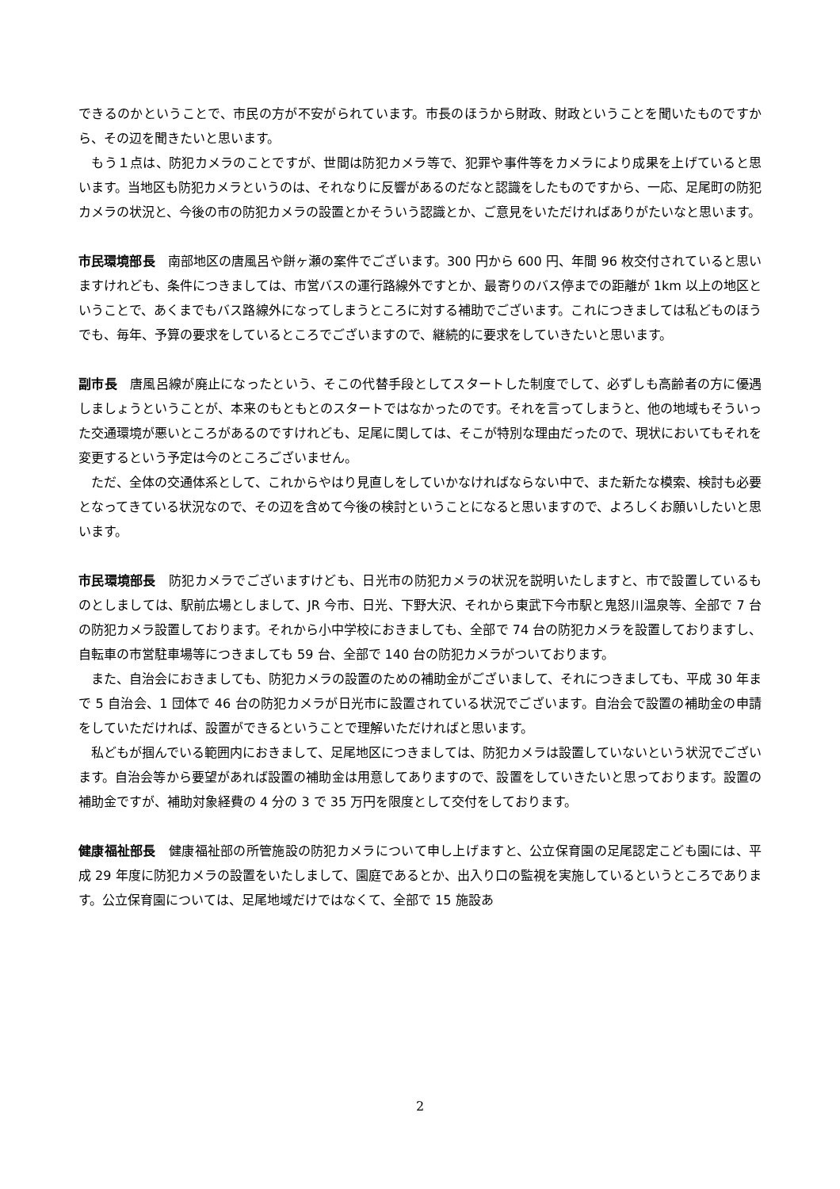できるのかということで、市民の方が不安がられています。市長のほうから財政、財政ということを聞いたものですから、その辺を聞きたいと思います。
　もう１点は、防犯カメラのことですが、世間は防犯カメラ等で、犯罪や事件等をカメラにより成果を上げていると思います。当地区も防犯カメラというのは、それなりに反響があるのだなと認識をしたものですから、一応、足尾町の防犯カメラの状況と、今後の市の防犯カメラの設置とかそういう認識とか、ご意見をいただければありがたいなと思います。
市民環境部長　南部地区の唐風呂や餅ヶ瀬の案件でございます。300 円から 600 円、年間 96 枚交付されていると思いますけれども、条件につきましては、市営バスの運行路線外ですとか、最寄りのバス停までの距離が 1km 以上の地区ということで、あくまでもバス路線外になってしまうところに対する補助でございます。これにつきましては私どものほうでも、毎年、予算の要求をしているところでございますので、継続的に要求をしていきたいと思います。
副市長　唐風呂線が廃止になったという、そこの代替手段としてスタートした制度でして、必ずしも高齢者の方に優遇しましょうということが、本来のもともとのスタートではなかったのです。それを言ってしまうと、他の地域もそういった交通環境が悪いところがあるのですけれども、足尾に関しては、そこが特別な理由だったので、現状においてもそれを変更するという予定は今のところございません。
　ただ、全体の交通体系として、これからやはり見直しをしていかなければならない中で、また新たな模索、検討も必要となってきている状況なので、その辺を含めて今後の検討ということになると思いますので、よろしくお願いしたいと思います。
市民環境部長　防犯カメラでございますけども、日光市の防犯カメラの状況を説明いたしますと、市で設置しているものとしましては、駅前広場としまして、JR 今市、日光、下野大沢、それから東武下今市駅と鬼怒川温泉等、全部で 7 台の防犯カメラ設置しております。それから小中学校におきましても、全部で 74 台の防犯カメラを設置しておりますし、自転車の市営駐車場等につきましても 59 台、全部で 140 台の防犯カメラがついております。
　また、自治会におきましても、防犯カメラの設置のための補助金がございまして、それにつきましても、平成 30 年まで 5 自治会、1 団体で 46 台の防犯カメラが日光市に設置されている状況でございます。自治会で設置の補助金の申請をしていただければ、設置ができるということで理解いただければと思います。
　私どもが掴んでいる範囲内におきまして、足尾地区につきましては、防犯カメラは設置していないという状況でございます。自治会等から要望があれば設置の補助金は用意してありますので、設置をしていきたいと思っております。設置の補助金ですが、補助対象経費の 4 分の 3 で 35 万円を限度として交付をしております。
健康福祉部長　健康福祉部の所管施設の防犯カメラについて申し上げますと、公立保育園の足尾認定こども園には、平成 29 年度に防犯カメラの設置をいたしまして、園庭であるとか、出入り口の監視を実施しているというところであります。公立保育園については、足尾地域だけではなくて、全部で 15 施設あ
2